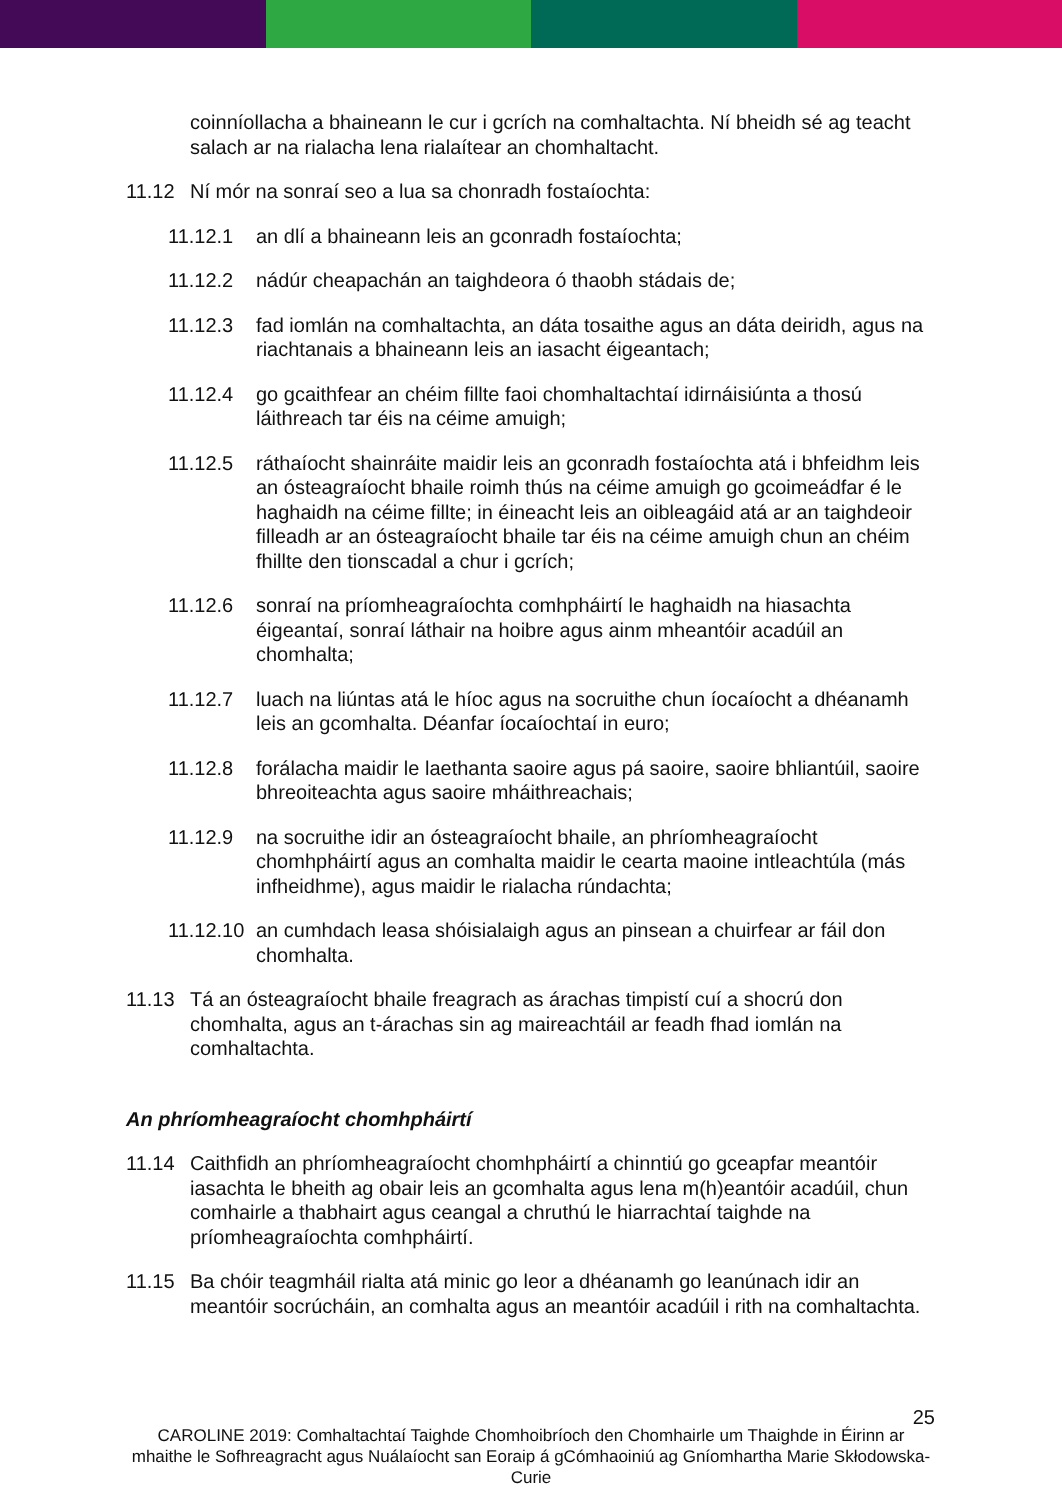coinníollacha a bhaineann le cur i gcrích na comhaltachta. Ní bheidh sé ag teacht salach ar na rialacha lena rialaítear an chomhaltacht.
11.12 Ní mór na sonraí seo a lua sa chonradh fostaíochta:
11.12.1 an dlí a bhaineann leis an gconradh fostaíochta;
11.12.2 nádúr cheapachán an taighdeora ó thaobh stádais de;
11.12.3 fad iomlán na comhaltachta, an dáta tosaithe agus an dáta deiridh, agus na riachtanais a bhaineann leis an iasacht éigeantach;
11.12.4 go gcaithfear an chéim fillte faoi chomhaltachtaí idirnáisiúnta a thosú láithreach tar éis na céime amuigh;
11.12.5 ráthaíocht shainráite maidir leis an gconradh fostaíochta atá i bhfeidhm leis an ósteagraíocht bhaile roimh thús na céime amuigh go gcoimeádfar é le haghaidh na céime fillte; in éineacht leis an oibleagáid atá ar an taighdeoir filleadh ar an ósteagraíocht bhaile tar éis na céime amuigh chun an chéim fhillte den tionscadal a chur i gcrích;
11.12.6 sonraí na príomheagraíochta comhpháirtí le haghaidh na hiasachta éigeantaí, sonraí láthair na hoibre agus ainm mheantóir acadúil an chomhalta;
11.12.7 luach na liúntas atá le híoc agus na socruithe chun íocaíocht a dhéanamh leis an gcomhalta. Déanfar íocaíochtaí in euro;
11.12.8 forálacha maidir le laethanta saoire agus pá saoire, saoire bhliantúil, saoire bhreoiteachta agus saoire mháithreachais;
11.12.9 na socruithe idir an ósteagraíocht bhaile, an phríomheagraíocht chomhpháirtí agus an comhalta maidir le cearta maoine intleachtúla (más infheidhme), agus maidir le rialacha rúndachta;
11.12.10 an cumhdach leasa shóisialaigh agus an pinsean a chuirfear ar fáil don chomhalta.
11.13 Tá an ósteagraíocht bhaile freagrach as árachas timpistí cuí a shocrú don chomhalta, agus an t-árachas sin ag maireachtáil ar feadh fhad iomlán na comhaltachta.
An phríomheagraíocht chomhpháirtí
11.14 Caithfidh an phríomheagraíocht chomhpháirtí a chinntiú go gceapfar meantóir iasachta le bheith ag obair leis an gcomhalta agus lena m(h)eantóir acadúil, chun comhairle a thabhairt agus ceangal a chruthú le hiarrachtaí taighde na príomheagraíochta comhpháirtí.
11.15 Ba chóir teagmháil rialta atá minic go leor a dhéanamh go leanúnach idir an meantóir socrúcháin, an comhalta agus an meantóir acadúil i rith na comhaltachta.
25
CAROLINE 2019: Comhaltachtaí Taighde Chomhoibríoch den Chomhairle um Thaighde in Éirinn ar mhaithe le Sofhreagracht agus Nuálaíocht san Eoraip á gCómhaoiniú ag Gníomhartha Marie Skłodowska-Curie